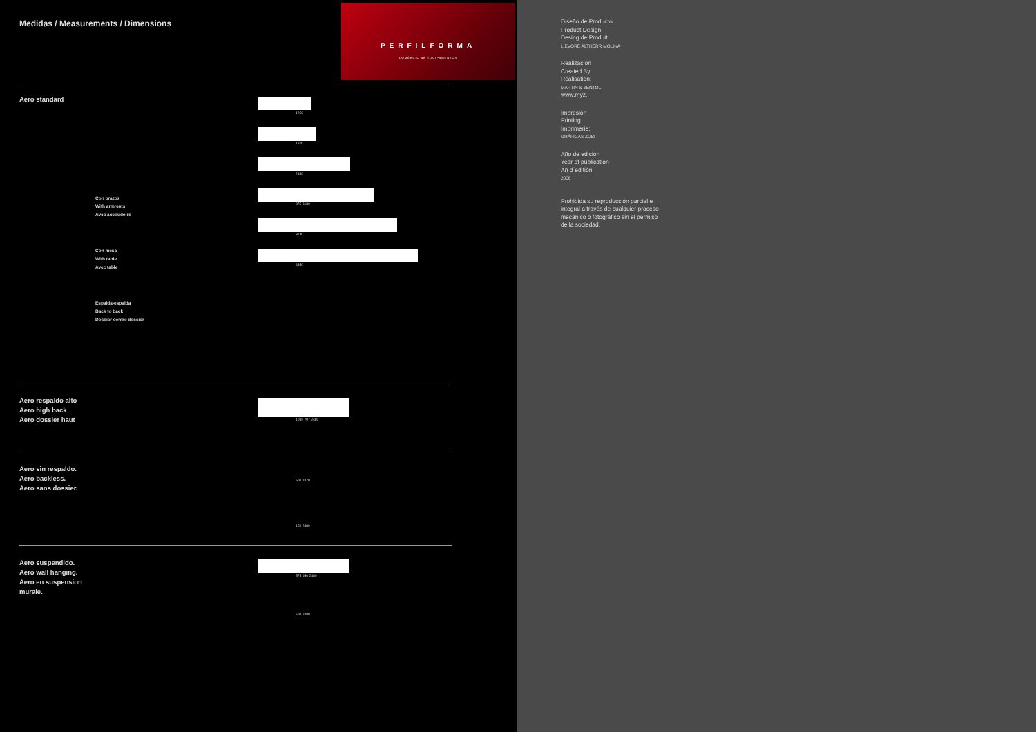Medidas / Measurements / Dimensions
PERFILFORMA
COMÉRCIO de EQUIPAMENTOS
Aero standard
Con brazos
With armrests
Avec accoudoirs
Con mesa
With table
Avec table
Espalda-espalda
Back to back
Dossier contre dossier
1250
1870
2480
375 3130
3730
4350
Aero respaldo alto
Aero high back
Aero dossier haut
1045 707 2480
Aero sin respaldo.
Aero backless.
Aero sans dossier.
500 1870
150 2480
Aero suspendido.
Aero wall hanging.
Aero en suspension murale.
575 650 2480
500 2480
Diseño de Producto
Product Design
Desing de Produit:
LIEVORE ALTHERR MOLINA
Realización
Created By
Réalisation:
MARTIN & ZENTOL
www.myz.
Impresión
Printing
Imprimerie:
GRÁFICAS ZUBI
Año de edición
Year of publication
An d´edition:
2006
Prohibida su reproducción parcial e
integral a través de cualquier proceso
mecánico o fotográfico sin el permiso
de la sociedad.